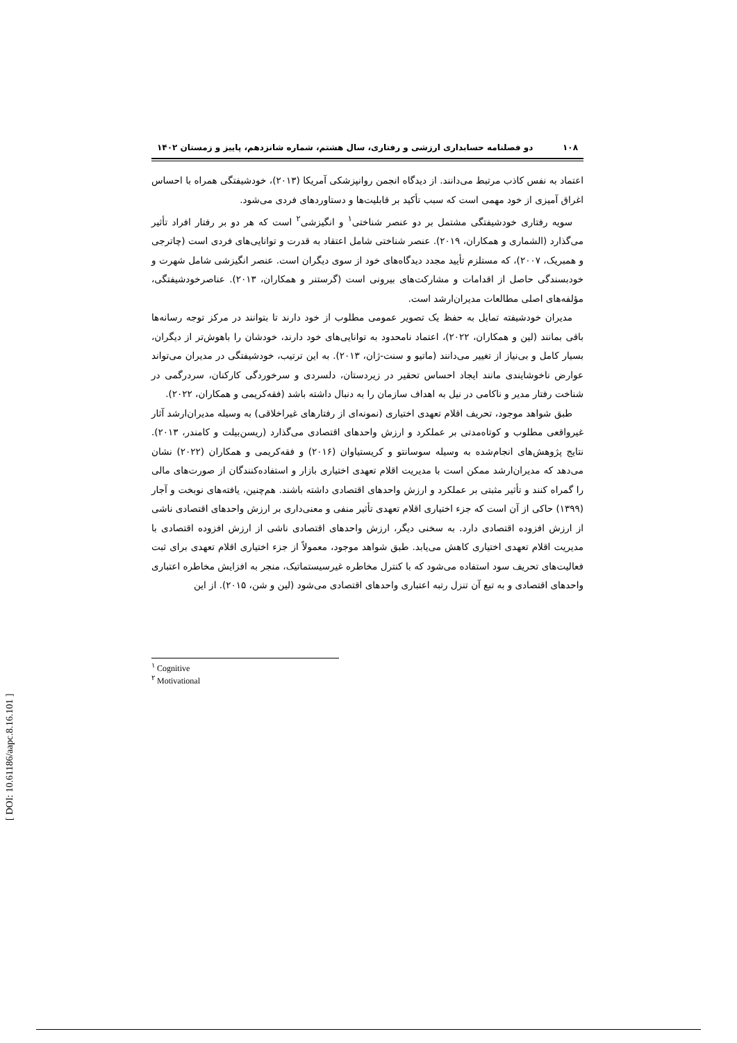۱۰۸ دو فصلنامه حسابداری ارزشی و رفتاری، سال هشتم، شماره شانزدهم، پاییز و زمستان ۱۴۰۲
اعتماد به نفس کاذب مرتبط می‌دانند. از دیدگاه انجمن روانپزشکی آمریکا (۲۰۱۳)، خودشیفتگی همراه با احساس اغراق آمیزی از خود مهمی است که سبب تأکید بر قابلیت‌ها و دستاوردهای فردی می‌شود.
سویه رفتاری خودشیفتگی مشتمل بر دو عنصر شناختی<sup>۱</sup> و انگیزشی<sup>۲</sup> است که هر دو بر رفتار افراد تأثیر می‌گذارد (الشماری و همکاران، ۲۰۱۹). عنصر شناختی شامل اعتقاد به قدرت و توانایی‌های فردی است (چاترجی و همبریک، ۲۰۰۷)، که مستلزم تأیید مجدد دیدگاه‌های خود از سوی دیگران است. عنصر انگیزشی شامل شهرت و خودبسندگی حاصل از اقدامات و مشارکت‌های بیرونی است (گرستنر و همکاران، ۲۰۱۳). عناصرخودشیفتگی، مؤلفه‌های اصلی مطالعات مدیران‌ارشد است.
مدیران خودشیفته تمایل به حفظ یک تصویر عمومی مطلوب از خود دارند تا بتوانند در مرکز توجه رسانه‌ها باقی بمانند (لین و همکاران، ۲۰۲۲)، اعتماد نامحدود به توانایی‌های خود دارند، خودشان را باهوش‌تر از دیگران، بسیار کامل و بی‌نیاز از تغییر می‌دانند (ماتیو و سنت-ژان، ۲۰۱۳). به این ترتیب، خودشیفتگی در مدیران می‌تواند عوارض ناخوشایندی مانند ایجاد احساس تحقیر در زیردستان، دلسردی و سرخوردگی کارکنان، سردرگمی در شناخت رفتار مدیر و ناکامی در نیل به اهداف سازمان را به دنبال داشته باشد (فقه‌کریمی و همکاران، ۲۰۲۲).
طبق شواهد موجود، تحریف اقلام تعهدی اختیاری (نمونه‌ای از رفتارهای غیراخلاقی) به وسیله مدیران‌ارشد آثار غیرواقعی مطلوب و کوتاه‌مدتی بر عملکرد و ارزش واحدهای اقتصادی می‌گذارد (ریسن‌بیلت و کامندر، ۲۰۱۳). نتایج پژوهش‌های انجام‌شده به وسیله سوسانتو و کریستیاوان (۲۰۱۶) و فقه‌کریمی و همکاران (۲۰۲۲) نشان می‌دهد که مدیران‌ارشد ممکن است با مدیریت اقلام تعهدی اختیاری بازار و استفاده‌کنندگان از صورت‌های مالی را گمراه کنند و تأثیر مثبتی بر عملکرد و ارزش واحدهای اقتصادی داشته باشند. هم‌چنین، یافته‌های نوبخت و آجار (۱۳۹۹) حاکی از آن است که جزء اختیاری اقلام تعهدی تأثیر منفی و معنی‌داری بر ارزش واحدهای اقتصادی ناشی از ارزش افزوده اقتصادی دارد. به سخنی دیگر، ارزش واحدهای اقتصادی ناشی از ارزش افزوده اقتصادی با مدیریت اقلام تعهدی اختیاری کاهش می‌یابد. طبق شواهد موجود، معمولاً از جزء اختیاری اقلام تعهدی برای ثبت فعالیت‌های تحریف سود استفاده می‌شود که با کنترل مخاطره غیرسیستماتیک، منجر به افزایش مخاطره اعتباری واحدهای اقتصادی و به تبع آن تنزل رتبه اعتباری واحدهای اقتصادی می‌شود (لین و شن، ۲۰۱۵). از این
<sup>۱</sup> Cognitive
<sup>۲</sup> Motivational
[ DOI: 10.61186/aapc.8.16.101 ]